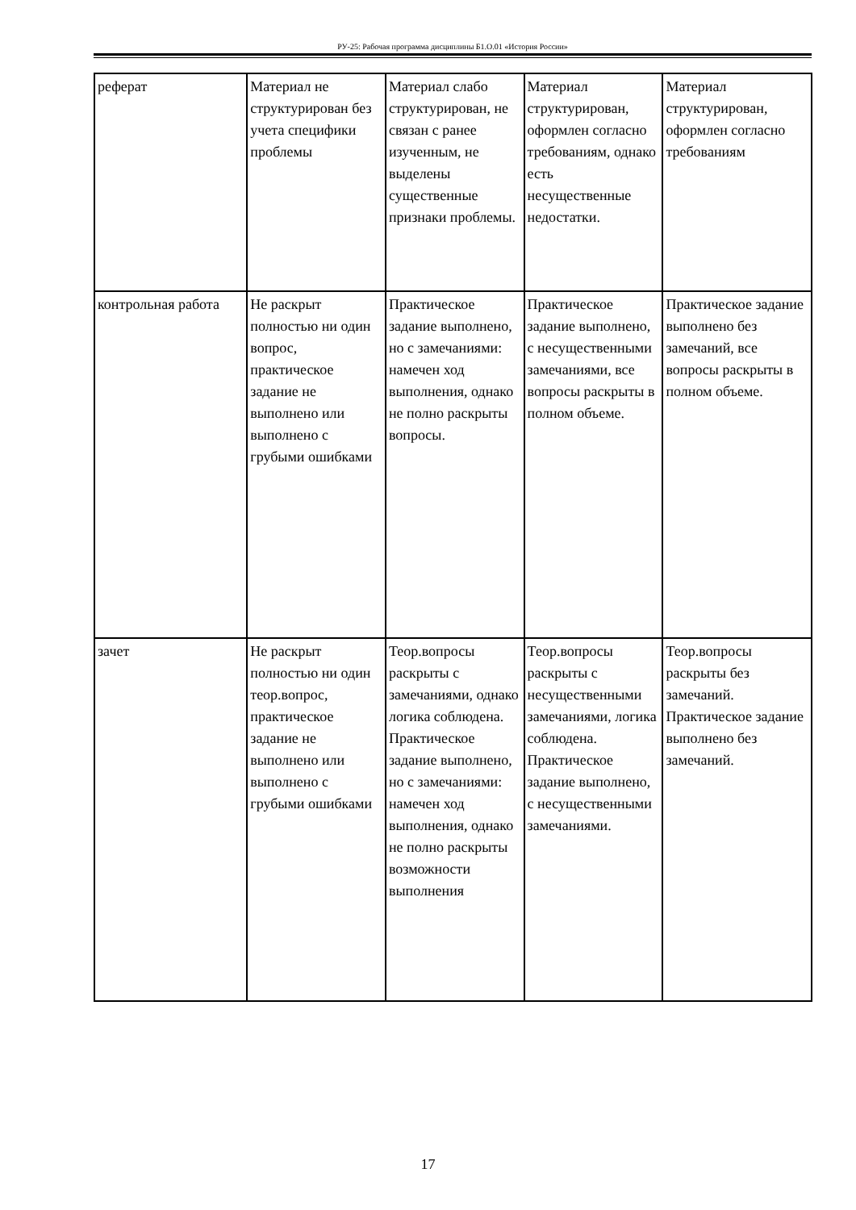РУ-25: Рабочая программа дисциплины Б1.О.01 «История России»
| реферат | Материал не структурирован без учета специфики проблемы | Материал слабо структурирован, не связан с ранее изученным, не выделены существенные признаки проблемы. | Материал структурирован, оформлен согласно требованиям, однако есть несущественные недостатки. | Материал структурирован, оформлен согласно требованиям |
| контрольная работа | Не раскрыт полностью ни один вопрос, практическое задание не выполнено или выполнено с грубыми ошибками | Практическое задание выполнено, но с замечаниями: намечен ход выполнения, однако не полно раскрыты вопросы. | Практическое задание выполнено, с несущественными замечаниями, все вопросы раскрыты в полном объеме. | Практическое задание выполнено без замечаний, все вопросы раскрыты в полном объеме. |
| зачет | Не раскрыт полностью ни один теор.вопрос, практическое задание не выполнено или выполнено с грубыми ошибками | Теор.вопросы раскрыты с замечаниями, однако логика соблюдена. Практическое задание выполнено, но с замечаниями: намечен ход выполнения, однако не полно раскрыты возможности выполнения | Теор.вопросы раскрыты с несущественными замечаниями, логика соблюдена. Практическое задание выполнено, с несущественными замечаниями. | Теор.вопросы раскрыты без замечаний. Практическое задание выполнено без замечаний. |
17